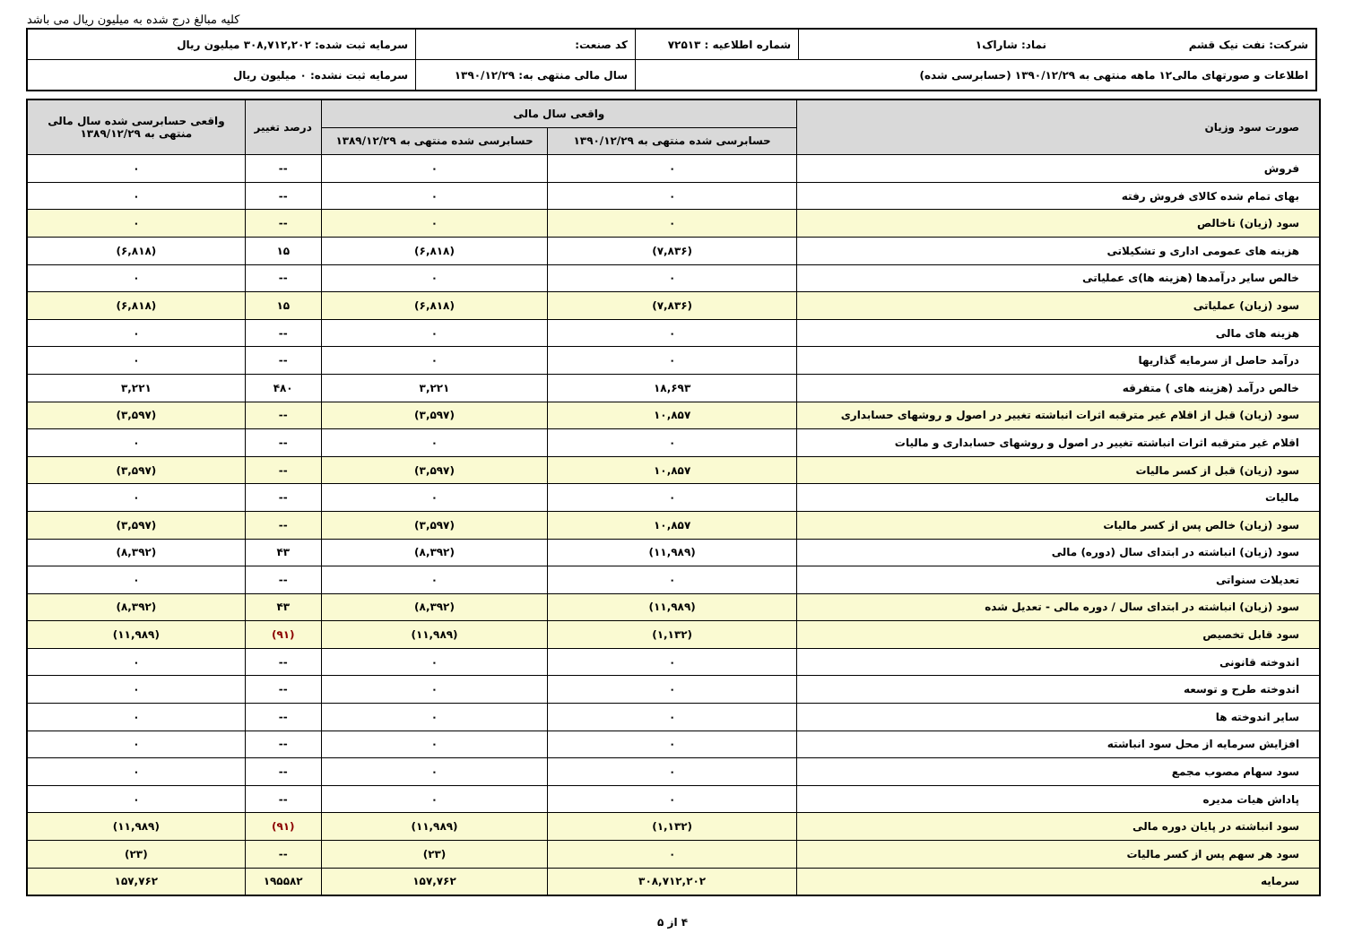کلیه مبالغ درج شده به میلیون ریال می باشد
| شرکت: نفت نیک قشم نماد: شاراک۱ | شماره اطلاعیه : ۷۲۵۱۳ | کد صنعت: | سرمایه ثبت شده: ۳۰۸,۷۱۲,۲۰۲ میلیون ریال |
| اطلاعات و صورتهای مالی۱۲ ماهه منتهی به ۱۳۹۰/۱۲/۲۹ (حسابرسی شده) | | سال مالی منتهی به: ۱۳۹۰/۱۲/۲۹ | سرمایه ثبت نشده: ۰ میلیون ریال |
| صورت سود وزیان | واقعی سال مالی | | درصد تغییر | واقعی حسابرسی شده سال مالی منتهی به ۱۳۸۹/۱۲/۲۹ |
| --- | --- | --- | --- | --- |
| | حسابرسی شده منتهی به ۱۳۹۰/۱۲/۲۹ | حسابرسی شده منتهی به ۱۳۸۹/۱۲/۲۹ | | |
| فروش | ۰ | ۰ | -- | ۰ |
| بهای تمام شده کالای فروش رفته | ۰ | ۰ | -- | ۰ |
| سود (زیان) ناخالص | ۰ | ۰ | -- | ۰ |
| هزینه های عمومی اداری و تشکیلاتی | (۷,۸۳۶) | (۶,۸۱۸) | ۱۵ | (۶,۸۱۸) |
| خالص سایر درآمدها (هزینه ها)ی عملیاتی | ۰ | ۰ | -- | ۰ |
| سود (زیان) عملیاتی | (۷,۸۳۶) | (۶,۸۱۸) | ۱۵ | (۶,۸۱۸) |
| هزینه های مالی | ۰ | ۰ | -- | ۰ |
| درآمد حاصل از سرمایه گذاریها | ۰ | ۰ | -- | ۰ |
| خالص درآمد (هزینه های ) متفرقه | ۱۸,۶۹۳ | ۳,۲۲۱ | ۴۸۰ | ۳,۲۲۱ |
| سود (زیان) قبل از اقلام غیر مترقبه اثرات انباشته تغییر در اصول و روشهای حسابداری | ۱۰,۸۵۷ | (۳,۵۹۷) | -- | (۳,۵۹۷) |
| اقلام غیر مترقبه اثرات انباشته تغییر در اصول و روشهای حسابداری و مالیات | ۰ | ۰ | -- | ۰ |
| سود (زیان) قبل از کسر مالیات | ۱۰,۸۵۷ | (۳,۵۹۷) | -- | (۳,۵۹۷) |
| مالیات | ۰ | ۰ | -- | ۰ |
| سود (زیان) خالص پس از کسر مالیات | ۱۰,۸۵۷ | (۳,۵۹۷) | -- | (۳,۵۹۷) |
| سود (زیان) انباشته در ابتدای سال (دوره) مالی | (۱۱,۹۸۹) | (۸,۳۹۲) | ۴۳ | (۸,۳۹۲) |
| تعدیلات سنواتی | ۰ | ۰ | -- | ۰ |
| سود (زیان) انباشته در ابتدای سال / دوره مالی - تعدیل شده | (۱۱,۹۸۹) | (۸,۳۹۲) | ۴۳ | (۸,۳۹۲) |
| سود قابل تخصیص | (۱,۱۳۲) | (۱۱,۹۸۹) | (۹۱) | (۱۱,۹۸۹) |
| اندوخته قانونی | ۰ | ۰ | -- | ۰ |
| اندوخته طرح و توسعه | ۰ | ۰ | -- | ۰ |
| سایر اندوخته ها | ۰ | ۰ | -- | ۰ |
| افزایش سرمایه از محل سود انباشته | ۰ | ۰ | -- | ۰ |
| سود سهام مصوب مجمع | ۰ | ۰ | -- | ۰ |
| پاداش هیات مدیره | ۰ | ۰ | -- | ۰ |
| سود انباشته در پایان دوره مالی | (۱,۱۳۲) | (۱۱,۹۸۹) | (۹۱) | (۱۱,۹۸۹) |
| سود هر سهم پس از کسر مالیات | ۰ | (۲۳) | -- | (۲۳) |
| سرمایه | ۳۰۸,۷۱۲,۲۰۲ | ۱۵۷,۷۶۲ | ۱۹۵۵۸۲ | ۱۵۷,۷۶۲ |
۴ از ۵